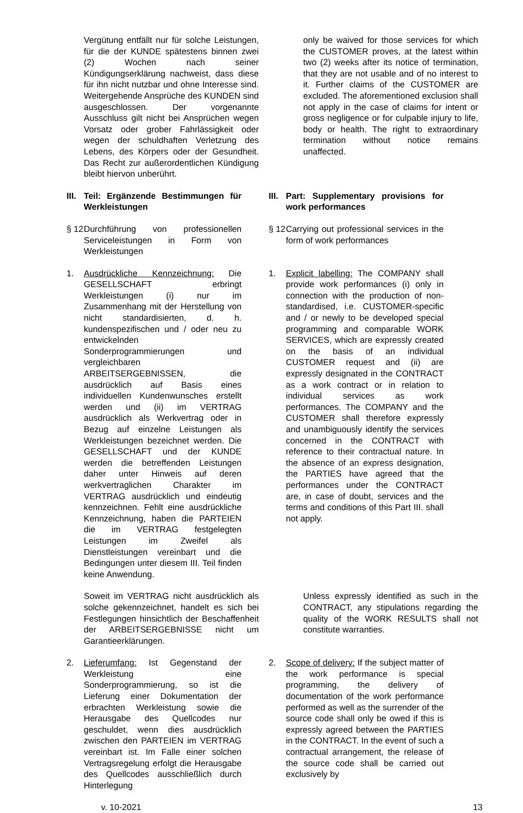Vergütung entfällt nur für solche Leistungen, für die der KUNDE spätestens binnen zwei (2) Wochen nach seiner Kündigungserklärung nachweist, dass diese für ihn nicht nutzbar und ohne Interesse sind. Weitergehende Ansprüche des KUNDEN sind ausgeschlossen. Der vorgenannte Ausschluss gilt nicht bei Ansprüchen wegen Vorsatz oder grober Fahrlässigkeit oder wegen der schuldhaften Verletzung des Lebens, des Körpers oder der Gesundheit. Das Recht zur außerordentlichen Kündigung bleibt hiervon unberührt.
only be waived for those services for which the CUSTOMER proves, at the latest within two (2) weeks after its notice of termination, that they are not usable and of no interest to it. Further claims of the CUSTOMER are excluded. The aforementioned exclusion shall not apply in the case of claims for intent or gross negligence or for culpable injury to life, body or health. The right to extraordinary termination without notice remains unaffected.
III. Teil: Ergänzende Bestimmungen für Werkleistungen
III. Part: Supplementary provisions for work performances
§ 12 Durchführung von professionellen Serviceleistungen in Form von Werkleistungen
§ 12 Carrying out professional services in the form of work performances
1. Ausdrückliche Kennzeichnung: Die GESELLSCHAFT erbringt Werkleistungen (i) nur im Zusammenhang mit der Herstellung von nicht standardisierten, d. h. kundenspezifischen und / oder neu zu entwickelnden Sonderprogrammierungen und vergleichbaren ARBEITSERGEBNISSEN, die ausdrücklich auf Basis eines individuellen Kundenwunsches erstellt werden und (ii) im VERTRAG ausdrücklich als Werkvertrag oder in Bezug auf einzelne Leistungen als Werkleistungen bezeichnet werden. Die GESELLSCHAFT und der KUNDE werden die betreffenden Leistungen daher unter Hinweis auf deren werkvertraglichen Charakter im VERTRAG ausdrücklich und eindeutig kennzeichnen. Fehlt eine ausdrückliche Kennzeichnung, haben die PARTEIEN die im VERTRAG festgelegten Leistungen im Zweifel als Dienstleistungen vereinbart und die Bedingungen unter diesem III. Teil finden keine Anwendung.
1. Explicit labelling: The COMPANY shall provide work performances (i) only in connection with the production of non-standardised, i.e. CUSTOMER-specific and / or newly to be developed special programming and comparable WORK SERVICES, which are expressly created on the basis of an individual CUSTOMER request and (ii) are expressly designated in the CONTRACT as a work contract or in relation to individual services as work performances. The COMPANY and the CUSTOMER shall therefore expressly and unambiguously identify the services concerned in the CONTRACT with reference to their contractual nature. In the absence of an express designation, the PARTIES have agreed that the performances under the CONTRACT are, in case of doubt, services and the terms and conditions of this Part III. shall not apply.
Soweit im VERTRAG nicht ausdrücklich als solche gekennzeichnet, handelt es sich bei Festlegungen hinsichtlich der Beschaffenheit der ARBEITSERGEBNISSE nicht um Garantieerklärungen.
Unless expressly identified as such in the CONTRACT, any stipulations regarding the quality of the WORK RESULTS shall not constitute warranties.
2. Lieferumfang: Ist Gegenstand der Werkleistung eine Sonderprogrammierung, so ist die Lieferung einer Dokumentation der erbrachten Werkleistung sowie die Herausgabe des Quellcodes nur geschuldet, wenn dies ausdrücklich zwischen den PARTEIEN im VERTRAG vereinbart ist. Im Falle einer solchen Vertragsregelung erfolgt die Herausgabe des Quellcodes ausschließlich durch Hinterlegung
2. Scope of delivery: If the subject matter of the work performance is special programming, the delivery of documentation of the work performance performed as well as the surrender of the source code shall only be owed if this is expressly agreed between the PARTIES in the CONTRACT. In the event of such a contractual arrangement, the release of the source code shall be carried out exclusively by
v. 10-2021 13